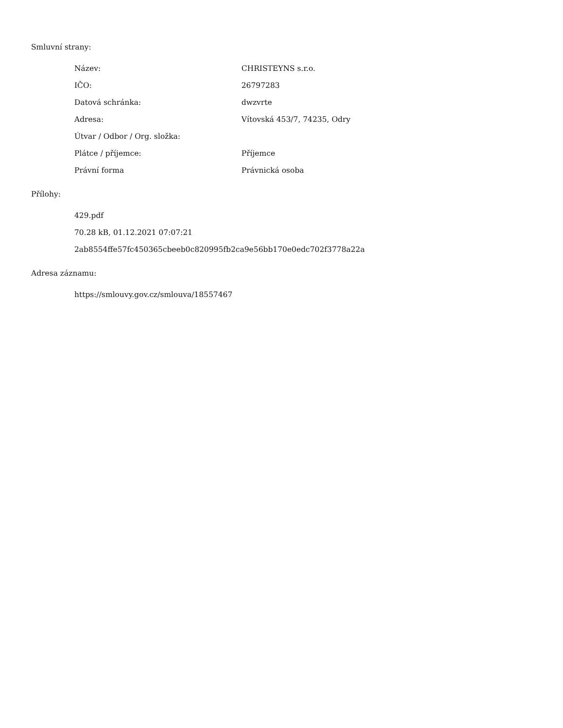Smluvní strany:
| Název: | CHRISTEYNS s.r.o. |
| IČO: | 26797283 |
| Datová schránka: | dwzvrte |
| Adresa: | Vítovská 453/7, 74235, Odry |
| Útvar / Odbor / Org. složka: | |
| Plátce / příjemce: | Příjemce |
| Právní forma | Právnická osoba |
Přílohy:
429.pdf
70.28 kB, 01.12.2021 07:07:21
2ab8554ffe57fc450365cbeeb0c820995fb2ca9e56bb170e0edc702f3778a22a
Adresa záznamu:
https://smlouvy.gov.cz/smlouva/18557467